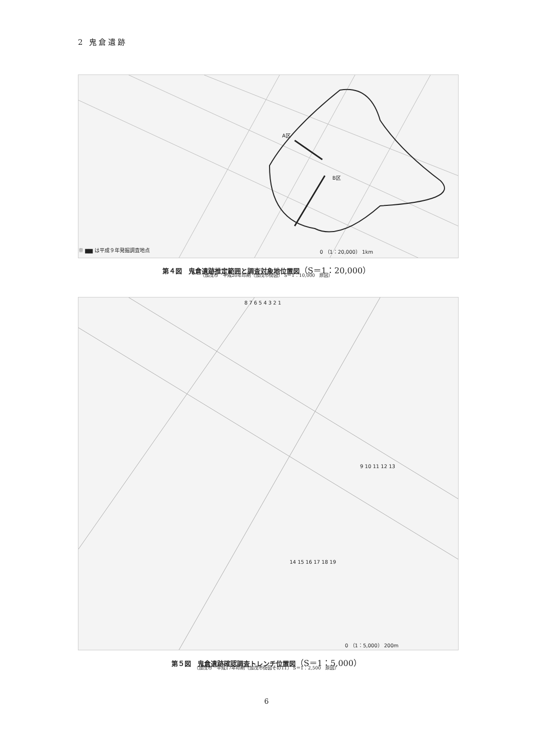2 鬼倉遺跡
A区
B区
※ ▆▆ は平成９年発掘調査地点 0 （1：20,000） 1km
第４図　鬼倉遺跡推定範囲と調査対象地位置図（S＝1：20,000）
（加茂市　平成20年印刷〔加茂市街図〕 S＝1：10,000　原図）
8 7 6 5 4 3 2 1
9 10 11 12 13
14 15 16 17 18 19
0 （1：5,000） 200m
第５図　鬼倉遺跡確認調査トレンチ位置図（S＝1：5,000）
（加茂市　平成17年印刷〔加茂市街図その11〕 S＝1：2,500　原図）
6